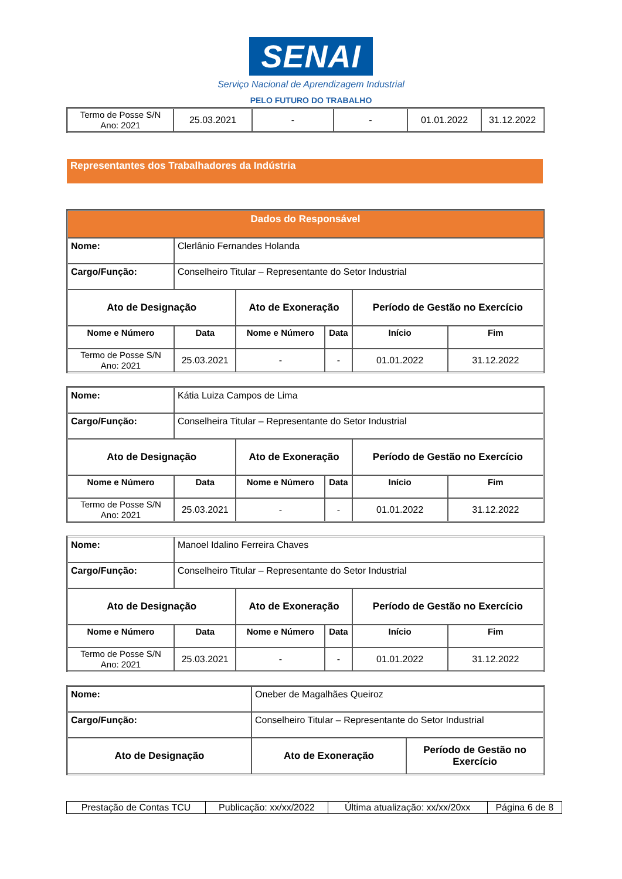SENAI
Serviço Nacional de Aprendizagem Industrial
PELO FUTURO DO TRABALHO
| Termo de Posse S/N Ano: 2021 | 25.03.2021 | - | - | 01.01.2022 | 31.12.2022 |
Representantes dos Trabalhadores da Indústria
| Dados do Responsável | | | | | |
| --- | --- | --- | --- | --- | --- |
| Nome: | Clerlânio Fernandes Holanda | | | | |
| Cargo/Função: | Conselheiro Titular – Representante do Setor Industrial | | | | |
| Ato de Designação | | Ato de Exoneração | | Período de Gestão no Exercício | |
| Nome e Número | Data | Nome e Número | Data | Início | Fim |
| Termo de Posse S/N Ano: 2021 | 25.03.2021 | - | - | 01.01.2022 | 31.12.2022 |
| Nome: | Kátia Luiza Campos de Lima | | | | |
| Cargo/Função: | Conselheira Titular – Representante do Setor Industrial | | | | |
| Ato de Designação | | Ato de Exoneração | | Período de Gestão no Exercício | |
| Nome e Número | Data | Nome e Número | Data | Início | Fim |
| Termo de Posse S/N Ano: 2021 | 25.03.2021 | - | - | 01.01.2022 | 31.12.2022 |
| Nome: | Manoel Idalino Ferreira Chaves | | | | |
| Cargo/Função: | Conselheiro Titular – Representante do Setor Industrial | | | | |
| Ato de Designação | | Ato de Exoneração | | Período de Gestão no Exercício | |
| Nome e Número | Data | Nome e Número | Data | Início | Fim |
| Termo de Posse S/N Ano: 2021 | 25.03.2021 | - | - | 01.01.2022 | 31.12.2022 |
| Nome: | Oneber de Magalhães Queiroz | |
| Cargo/Função: | Conselheiro Titular – Representante do Setor Industrial | |
| Ato de Designação | Ato de Exoneração | Período de Gestão no Exercício |
| Prestação de Contas TCU | Publicação: xx/xx/2022 | Última atualização: xx/xx/20xx | Página 6 de 8 |